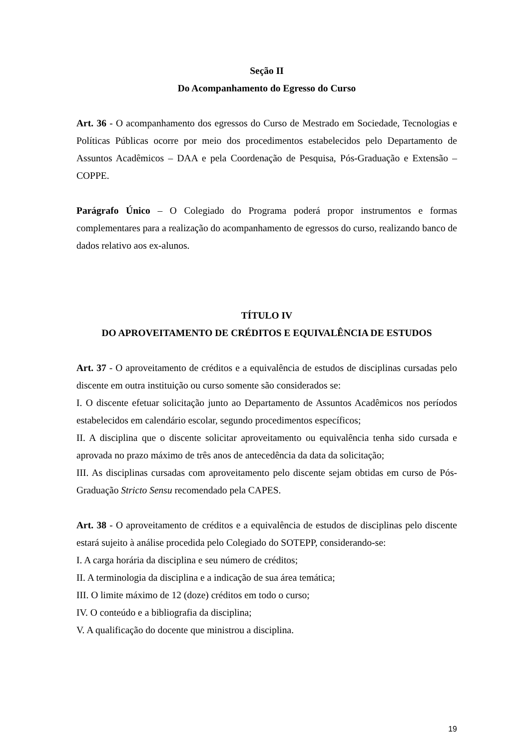Seção II
Do Acompanhamento do Egresso do Curso
Art. 36 - O acompanhamento dos egressos do Curso de Mestrado em Sociedade, Tecnologias e Políticas Públicas ocorre por meio dos procedimentos estabelecidos pelo Departamento de Assuntos Acadêmicos – DAA e pela Coordenação de Pesquisa, Pós-Graduação e Extensão – COPPE.
Parágrafo Único – O Colegiado do Programa poderá propor instrumentos e formas complementares para a realização do acompanhamento de egressos do curso, realizando banco de dados relativo aos ex-alunos.
TÍTULO IV
DO APROVEITAMENTO DE CRÉDITOS E EQUIVALÊNCIA DE ESTUDOS
Art. 37 - O aproveitamento de créditos e a equivalência de estudos de disciplinas cursadas pelo discente em outra instituição ou curso somente são considerados se:
I. O discente efetuar solicitação junto ao Departamento de Assuntos Acadêmicos nos períodos estabelecidos em calendário escolar, segundo procedimentos específicos;
II. A disciplina que o discente solicitar aproveitamento ou equivalência tenha sido cursada e aprovada no prazo máximo de três anos de antecedência da data da solicitação;
III. As disciplinas cursadas com aproveitamento pelo discente sejam obtidas em curso de Pós-Graduação Stricto Sensu recomendado pela CAPES.
Art. 38 - O aproveitamento de créditos e a equivalência de estudos de disciplinas pelo discente estará sujeito à análise procedida pelo Colegiado do SOTEPP, considerando-se:
I. A carga horária da disciplina e seu número de créditos;
II. A terminologia da disciplina e a indicação de sua área temática;
III. O limite máximo de 12 (doze) créditos em todo o curso;
IV. O conteúdo e a bibliografia da disciplina;
V. A qualificação do docente que ministrou a disciplina.
19